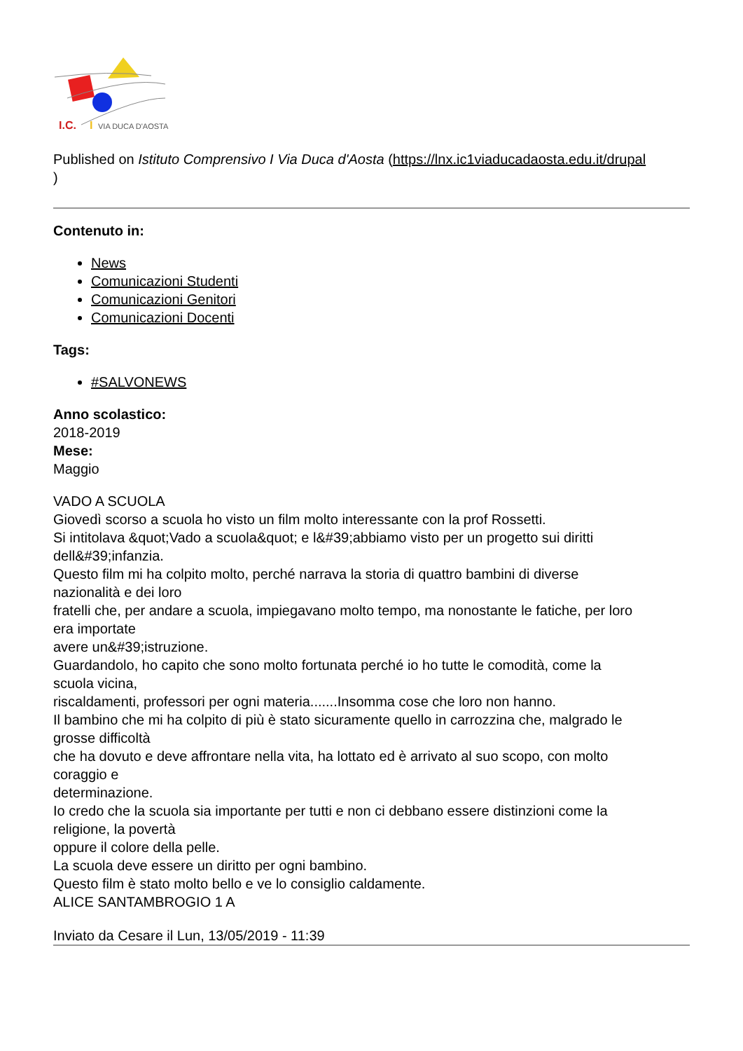I.C.
I
VIA DUCA D'AOSTA
Published on Istituto Comprensivo I Via Duca d'Aosta (https://lnx.ic1viaducadaosta.edu.it/drupal
)
Contenuto in:
News
Comunicazioni Studenti
Comunicazioni Genitori
Comunicazioni Docenti
Tags:
#SALVONEWS
Anno scolastico:
2018-2019
Mese:
Maggio
VADO A SCUOLA
Giovedì scorso a scuola ho visto un film molto interessante con la prof Rossetti.
Si intitolava &quot;Vado a scuola&quot; e l&#39;abbiamo visto per un progetto sui diritti
dell&#39;infanzia.
Questo film mi ha colpito molto, perché narrava la storia di quattro bambini di diverse
nazionalità e dei loro
fratelli che, per andare a scuola, impiegavano molto tempo, ma nonostante le fatiche, per loro
era importate
avere un&#39;istruzione.
Guardandolo, ho capito che sono molto fortunata perché io ho tutte le comodità, come la
scuola vicina,
riscaldamenti, professori per ogni materia.......Insomma cose che loro non hanno.
Il bambino che mi ha colpito di più è stato sicuramente quello in carrozzina che, malgrado le
grosse difficoltà
che ha dovuto e deve affrontare nella vita, ha lottato ed è arrivato al suo scopo, con molto
coraggio e
determinazione.
Io credo che la scuola sia importante per tutti e non ci debbano essere distinzioni come la
religione, la povertà
oppure il colore della pelle.
La scuola deve essere un diritto per ogni bambino.
Questo film è stato molto bello e ve lo consiglio caldamente.
ALICE SANTAMBROGIO 1 A
Inviato da Cesare il Lun, 13/05/2019 - 11:39